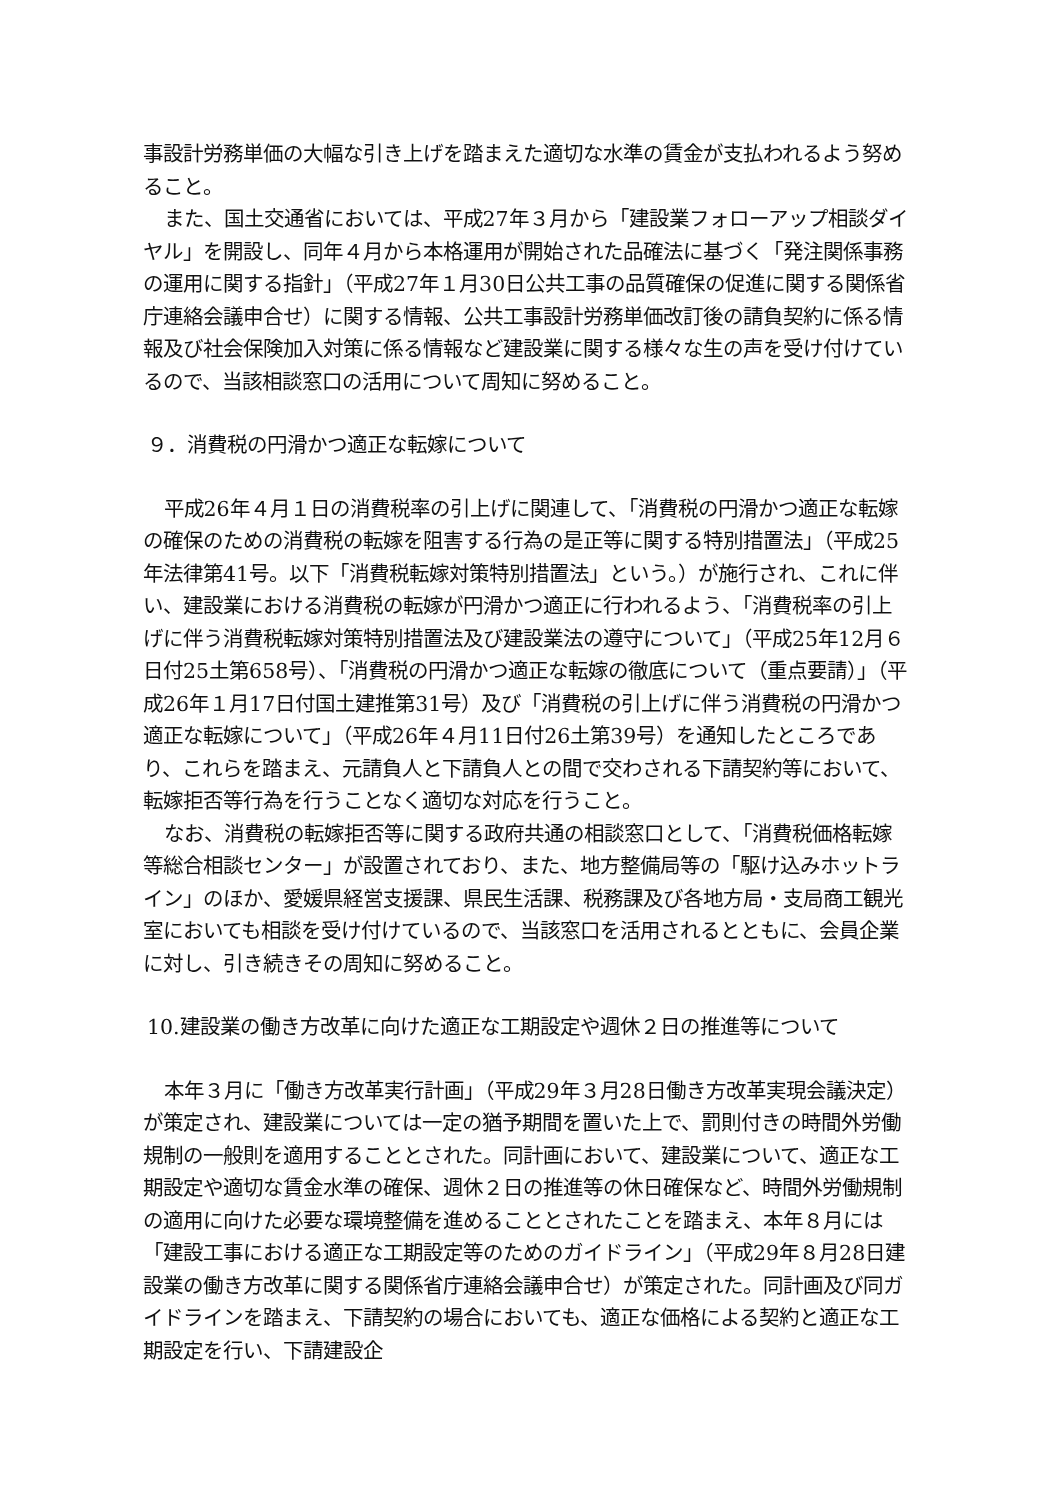事設計労務単価の大幅な引き上げを踏まえた適切な水準の賃金が支払われるよう努めること。
また、国土交通省においては、平成27年３月から「建設業フォローアップ相談ダイヤル」を開設し、同年４月から本格運用が開始された品確法に基づく「発注関係事務の運用に関する指針」（平成27年１月30日公共工事の品質確保の促進に関する関係省庁連絡会議申合せ）に関する情報、公共工事設計労務単価改訂後の請負契約に係る情報及び社会保険加入対策に係る情報など建設業に関する様々な生の声を受け付けているので、当該相談窓口の活用について周知に努めること。
９．消費税の円滑かつ適正な転嫁について
平成26年４月１日の消費税率の引上げに関連して、「消費税の円滑かつ適正な転嫁の確保のための消費税の転嫁を阻害する行為の是正等に関する特別措置法」（平成25年法律第41号。以下「消費税転嫁対策特別措置法」という。）が施行され、これに伴い、建設業における消費税の転嫁が円滑かつ適正に行われるよう、「消費税率の引上げに伴う消費税転嫁対策特別措置法及び建設業法の遵守について」（平成25年12月６日付25土第658号）、「消費税の円滑かつ適正な転嫁の徹底について（重点要請）」（平成26年１月17日付国土建推第31号）及び「消費税の引上げに伴う消費税の円滑かつ適正な転嫁について」（平成26年４月11日付26土第39号）を通知したところであり、これらを踏まえ、元請負人と下請負人との間で交わされる下請契約等において、転嫁拒否等行為を行うことなく適切な対応を行うこと。
なお、消費税の転嫁拒否等に関する政府共通の相談窓口として、「消費税価格転嫁等総合相談センター」が設置されており、また、地方整備局等の「駆け込みホットライン」のほか、愛媛県経営支援課、県民生活課、税務課及び各地方局・支局商工観光室においても相談を受け付けているので、当該窓口を活用されるとともに、会員企業に対し、引き続きその周知に努めること。
10.建設業の働き方改革に向けた適正な工期設定や週休２日の推進等について
本年３月に「働き方改革実行計画」（平成29年３月28日働き方改革実現会議決定）が策定され、建設業については一定の猶予期間を置いた上で、罰則付きの時間外労働規制の一般則を適用することとされた。同計画において、建設業について、適正な工期設定や適切な賃金水準の確保、週休２日の推進等の休日確保など、時間外労働規制の適用に向けた必要な環境整備を進めることとされたことを踏まえ、本年８月には「建設工事における適正な工期設定等のためのガイドライン」（平成29年８月28日建設業の働き方改革に関する関係省庁連絡会議申合せ）が策定された。同計画及び同ガイドラインを踏まえ、下請契約の場合においても、適正な価格による契約と適正な工期設定を行い、下請建設企